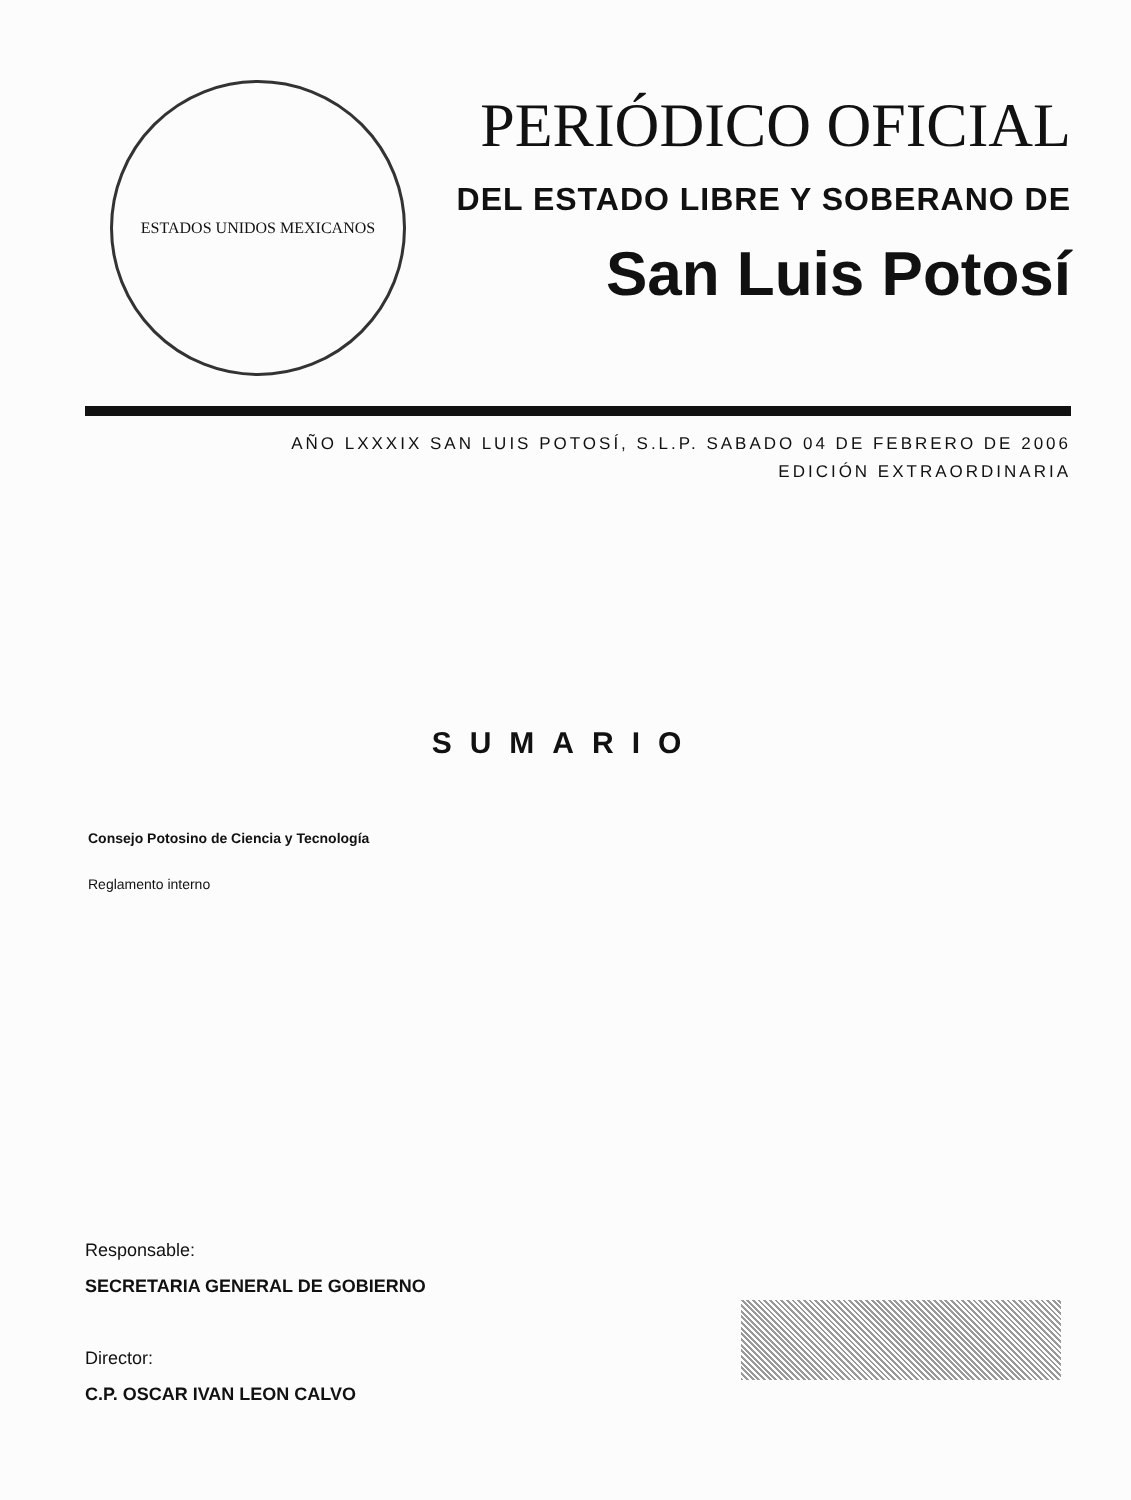ESTADOS UNIDOS MEXICANOS
PERIÓDICO OFICIAL
DEL ESTADO LIBRE Y SOBERANO DE
San Luis Potosí
AÑO LXXXIX SAN LUIS POTOSÍ, S.L.P. SABADO 04 DE FEBRERO DE 2006
EDICIÓN EXTRAORDINARIA
SUMARIO
Consejo Potosino de Ciencia y Tecnología
Reglamento interno
Responsable:
SECRETARIA GENERAL DE GOBIERNO
Director:
C.P. OSCAR IVAN LEON CALVO